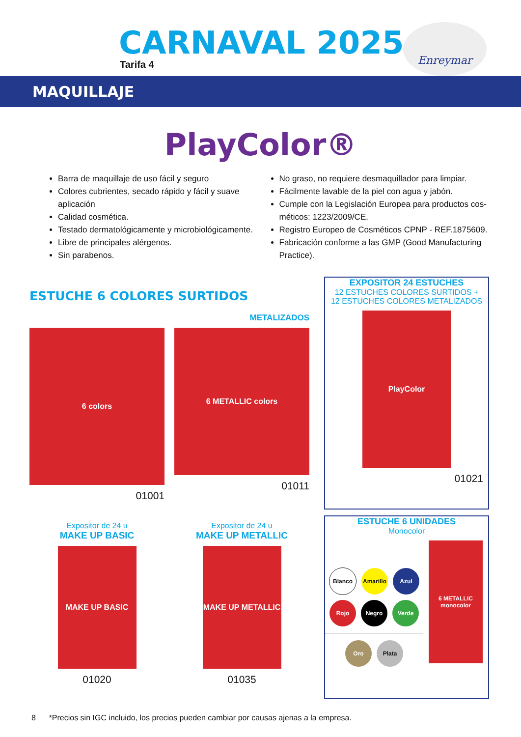CARNAVAL 2025
Tarifa 4
Enreymar
MAQUILLAJE
PlayColor®
Barra de maquillaje de uso fácil y seguro
Colores cubrientes, secado rápido y fácil y suave aplicación
Calidad cosmética.
Testado dermatológicamente y microbiológicamente.
Libre de principales alérgenos.
Sin parabenos.
No graso, no requiere desmaquillador para limpiar.
Fácilmente lavable de la piel con agua y jabón.
Cumple con la Legislación Europea para productos cos-méticos: 1223/2009/CE.
Registro Europeo de Cosméticos CPNP - REF.1875609.
Fabricación conforme a las GMP (Good Manufacturing Practice).
ESTUCHE 6 COLORES SURTIDOS
6 colors
01001
METALIZADOS
6 METALLIC colors
01011
Expositor de 24 u
MAKE UP BASIC
MAKE UP BASIC
01020
Expositor de 24 u
MAKE UP METALLIC
MAKE UP METALLIC
01035
EXPOSITOR 24 ESTUCHES
12 ESTUCHES COLORES SURTIDOS +
12 ESTUCHES COLORES METALIZADOS
PlayColor
01021
ESTUCHE 6 UNIDADES
Monocolor
Blanco Amarillo Azul Rojo Negro Verde Oro Plata
6 METALLIC monocolor
8 *Precios sin IGC incluido, los precios pueden cambiar por causas ajenas a la empresa.